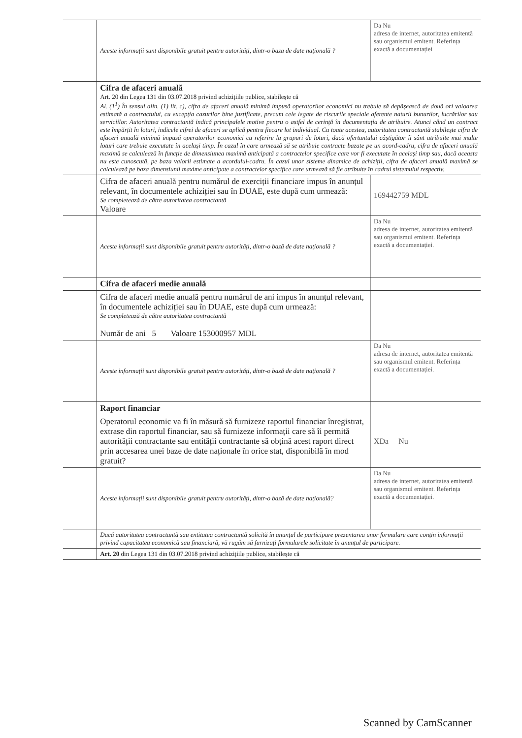| | Aceste informații sunt disponibile gratuit pentru autorități, dintr-o baza de date națională ? | Da Nu adresa de internet, autoritatea emitentă sau organismul emitent. Referința exactă a documentației |
| | Cifra de afaceri anuală Art. 20 din Legea 131 din 03.07.2018 privind achizițiile publice, stabilește că Al. (1<sup>1</sup>) În sensul alin. (1) lit. c), cifra de afaceri anuală minimă impusă operatorilor economici nu trebuie să depășească de două ori valoarea estimată a contractului, cu excepția cazurilor bine justificate, precum cele legate de riscurile speciale aferente naturii bunurilor, lucrărilor sau serviciilor. Autoritatea contractantă indică principalele motive pentru o astfel de cerință în documentația de atribuire. Atunci când un contract este împărțit în loturi, indicele cifrei de afaceri se aplică pentru fiecare lot individual. Cu toate acestea, autoritatea contractantă stabilește cifra de afaceri anuală minimă impusă operatorilor economici cu referire la grupuri de loturi, dacă ofertantului câștigător îi sânt atribuite mai multe loturi care trebuie executate în același timp. În cazul în care urmează să se atribuie contracte bazate pe un acord-cadru, cifra de afaceri anuală maximă se calculează în funcție de dimensiunea maximă anticipată a contractelor specifice care vor fi executate în același timp sau, dacă aceasta nu este cunoscută, pe baza valorii estimate a acordului-cadru. În cazul unor sisteme dinamice de achiziții, cifra de afaceri anuală maximă se calculează pe baza dimensiunii maxime anticipate a contractelor specifice care urmează să fie atribuite în cadrul sistemului respectiv. | |
| | Cifra de afaceri anuală pentru numărul de exerciții financiare impus în anunțul relevant, în documentele achiziției sau în DUAE, este după cum urmează: Se completează de către autoritatea contractantă Valoare | 169442759 MDL |
| | Aceste informații sunt disponibile gratuit pentru autorități, dintr-o bază de date națională ? | Da Nu adresa de internet, autoritatea emitentă sau organismul emitent. Referința exactă a documentației. |
| | Cifra de afaceri medie anuală | |
| | Cifra de afaceri medie anuală pentru numărul de ani impus în anunțul relevant, în documentele achiziției sau în DUAE, este după cum urmează: Se completează de către autoritatea contractantă Număr de ani 5 Valoare 153000957 MDL | |
| | Aceste informații sunt disponibile gratuit pentru autorități, dintr-o bază de date națională ? | Da Nu adresa de internet, autoritatea emitentă sau organismul emitent. Referința exactă a documentației. |
| | Raport financiar | |
| | Operatorul economic va fi în măsură să furnizeze raportul financiar înregistrat, extrase din raportul financiar, sau să furnizeze informații care să îi permită autorității contractante sau entității contractante să obțină acest raport direct prin accesarea unei baze de date naționale în orice stat, disponibilă în mod gratuit? | XDa Nu |
| | Aceste informații sunt disponibile gratuit pentru autorități, dintr-o bază de date națională? | Da Nu adresa de internet, autoritatea emitentă sau organismul emitent. Referința exactă a documentației. |
| | Dacă autoritatea contractantă sau entitatea contractantă solicită în anunțul de participare prezentarea unor formulare care conțin informații privind capacitatea economică sau financiară, vă rugăm să furnizați formularele solicitate în anunțul de participare. | |
| | Art. 20 din Legea 131 din 03.07.2018 privind achizițiile publice, stabilește că | |
Scanned by CamScanner